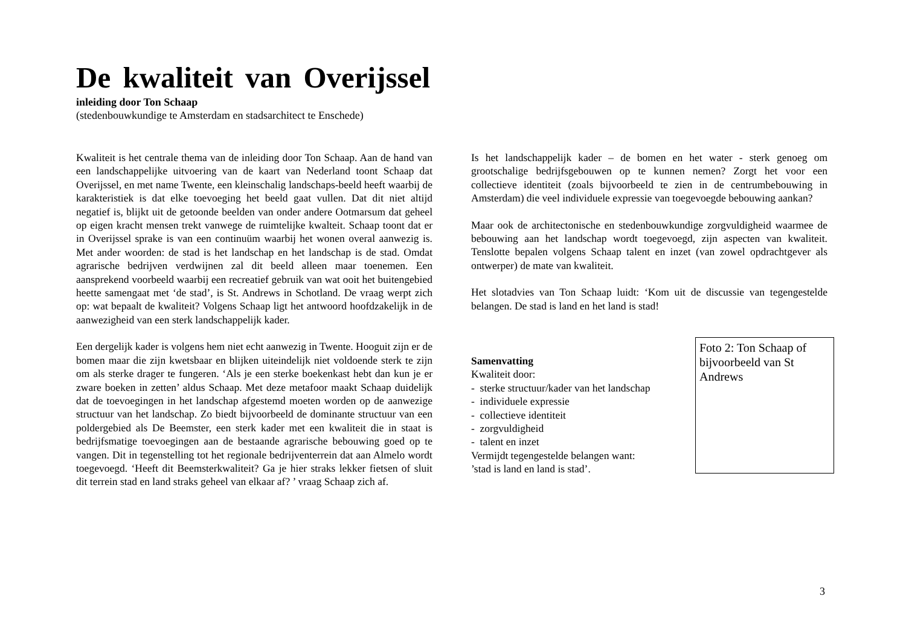De kwaliteit van Overijssel
inleiding door Ton Schaap
(stedenbouwkundige te Amsterdam en stadsarchitect te Enschede)
Kwaliteit is het centrale thema van de inleiding door Ton Schaap. Aan de hand van een landschappelijke uitvoering van de kaart van Nederland toont Schaap dat Overijssel, en met name Twente, een kleinschalig landschaps-beeld heeft waarbij de karakteristiek is dat elke toevoeging het beeld gaat vullen. Dat dit niet altijd negatief is, blijkt uit de getoonde beelden van onder andere Ootmarsum dat geheel op eigen kracht mensen trekt vanwege de ruimtelijke kwalteit. Schaap toont dat er in Overijssel sprake is van een continuüm waarbij het wonen overal aanwezig is. Met ander woorden: de stad is het landschap en het landschap is de stad. Omdat agrarische bedrijven verdwijnen zal dit beeld alleen maar toenemen. Een aansprekend voorbeeld waarbij een recreatief gebruik van wat ooit het buitengebied heette samengaat met ‘de stad’, is St. Andrews in Schotland. De vraag werpt zich op: wat bepaalt de kwaliteit? Volgens Schaap ligt het antwoord hoofdzakelijk in de aanwezigheid van een sterk landschappelijk kader.
Een dergelijk kader is volgens hem niet echt aanwezig in Twente. Hooguit zijn er de bomen maar die zijn kwetsbaar en blijken uiteindelijk niet voldoende sterk te zijn om als sterke drager te fungeren. ‘Als je een sterke boekenkast hebt dan kun je er zware boeken in zetten’ aldus Schaap. Met deze metafoor maakt Schaap duidelijk dat de toevoegingen in het landschap afgestemd moeten worden op de aanwezige structuur van het landschap. Zo biedt bijvoorbeeld de dominante structuur van een poldergebied als De Beemster, een sterk kader met een kwaliteit die in staat is bedrijfsmatige toevoegingen aan de bestaande agrarische bebouwing goed op te vangen. Dit in tegenstelling tot het regionale bedrijventerrein dat aan Almelo wordt toegevoegd. ‘Heeft dit Beemsterkwaliteit? Ga je hier straks lekker fietsen of sluit dit terrein stad en land straks geheel van elkaar af? ’ vraag Schaap zich af.
Is het landschappelijk kader – de bomen en het water - sterk genoeg om grootschalige bedrijfsgebouwen op te kunnen nemen? Zorgt het voor een collectieve identiteit (zoals bijvoorbeeld te zien in de centrumbebouwing in Amsterdam) die veel individuele expressie van toegevoegde bebouwing aankan?
Maar ook de architectonische en stedenbouwkundige zorgvuldigheid waarmee de bebouwing aan het landschap wordt toegevoegd, zijn aspecten van kwaliteit. Tenslotte bepalen volgens Schaap talent en inzet (van zowel opdrachtgever als ontwerper) de mate van kwaliteit.
Het slotadvies van Ton Schaap luidt: ‘Kom uit de discussie van tegengestelde belangen. De stad is land en het land is stad!
Samenvatting
Kwaliteit door:
- sterke structuur/kader van het landschap
- individuele expressie
- collectieve identiteit
- zorgvuldigheid
- talent en inzet
Vermijdt tegengestelde belangen want:
’stad is land en land is stad’.
Foto 2: Ton Schaap of bijvoorbeeld van St Andrews
3